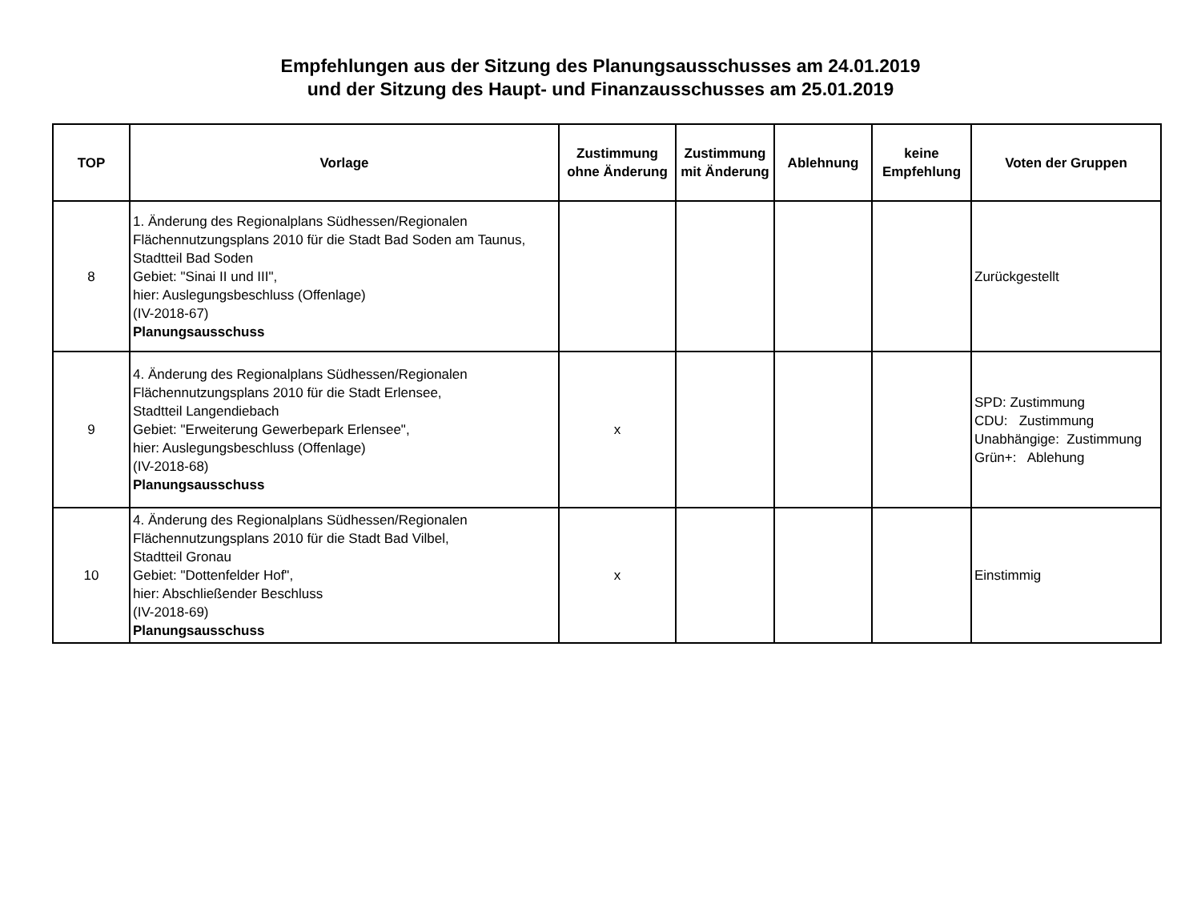Empfehlungen aus der Sitzung des Planungsausschusses am 24.01.2019
und der Sitzung des Haupt- und Finanzausschusses am 25.01.2019
| TOP | Vorlage | Zustimmung ohne Änderung | Zustimmung mit Änderung | Ablehnung | keine Empfehlung | Voten der Gruppen |
| --- | --- | --- | --- | --- | --- | --- |
| 8 | 1. Änderung des Regionalplans Südhessen/Regionalen Flächennutzungsplans 2010 für die Stadt Bad Soden am Taunus, Stadtteil Bad Soden Gebiet: "Sinai II und III", hier: Auslegungsbeschluss (Offenlage) (IV-2018-67) Planungsausschuss | | | | | Zurückgestellt |
| 9 | 4. Änderung des Regionalplans Südhessen/Regionalen Flächennutzungsplans 2010 für die Stadt Erlensee, Stadtteil Langendiebach Gebiet: "Erweiterung Gewerbepark Erlensee", hier: Auslegungsbeschluss (Offenlage) (IV-2018-68) Planungsausschuss | x | | | | SPD: Zustimmung CDU: Zustimmung Unabhängige: Zustimmung Grün+: Ablehung |
| 10 | 4. Änderung des Regionalplans Südhessen/Regionalen Flächennutzungsplans 2010 für die Stadt Bad Vilbel, Stadtteil Gronau Gebiet: "Dottenfelder Hof", hier: Abschließender Beschluss (IV-2018-69) Planungsausschuss | x | | | | Einstimmig |